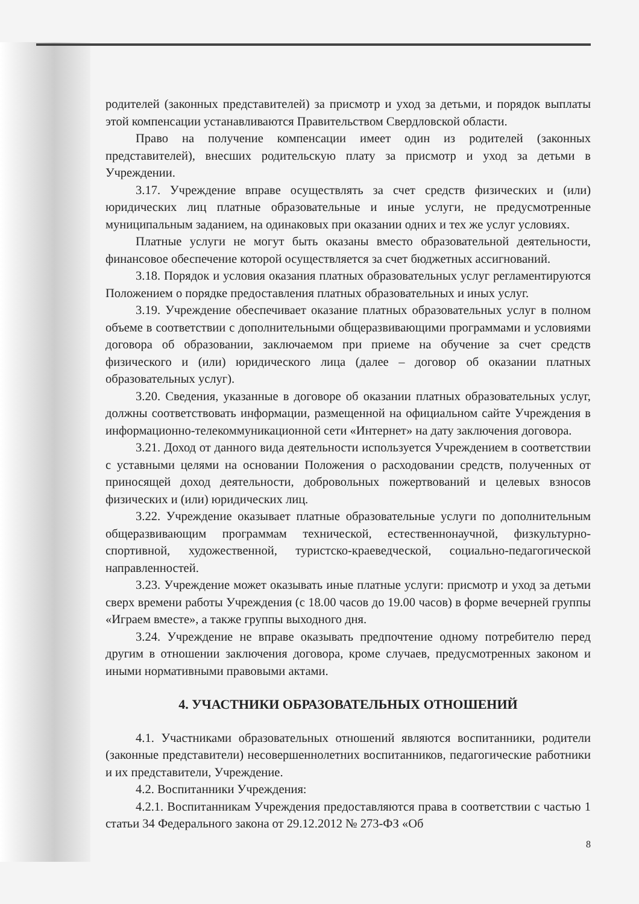родителей (законных представителей) за присмотр и уход за детьми, и порядок выплаты этой компенсации устанавливаются Правительством Свердловской области.
Право на получение компенсации имеет один из родителей (законных представителей), внесших родительскую плату за присмотр и уход за детьми в Учреждении.
3.17. Учреждение вправе осуществлять за счет средств физических и (или) юридических лиц платные образовательные и иные услуги, не предусмотренные муниципальным заданием, на одинаковых при оказании одних и тех же услуг условиях.
Платные услуги не могут быть оказаны вместо образовательной деятельности, финансовое обеспечение которой осуществляется за счет бюджетных ассигнований.
3.18. Порядок и условия оказания платных образовательных услуг регламентируются Положением о порядке предоставления платных образовательных и иных услуг.
3.19. Учреждение обеспечивает оказание платных образовательных услуг в полном объеме в соответствии с дополнительными общеразвивающими программами и условиями договора об образовании, заключаемом при приеме на обучение за счет средств физического и (или) юридического лица (далее – договор об оказании платных образовательных услуг).
3.20. Сведения, указанные в договоре об оказании платных образовательных услуг, должны соответствовать информации, размещенной на официальном сайте Учреждения в информационно-телекоммуникационной сети «Интернет» на дату заключения договора.
3.21. Доход от данного вида деятельности используется Учреждением в соответствии с уставными целями на основании Положения о расходовании средств, полученных от приносящей доход деятельности, добровольных пожертвований и целевых взносов физических и (или) юридических лиц.
3.22. Учреждение оказывает платные образовательные услуги по дополнительным общеразвивающим программам технической, естественнонаучной, физкультурно-спортивной, художественной, туристско-краеведческой, социально-педагогической направленностей.
3.23. Учреждение может оказывать иные платные услуги: присмотр и уход за детьми сверх времени работы Учреждения (с 18.00 часов до 19.00 часов) в форме вечерней группы «Играем вместе», а также группы выходного дня.
3.24. Учреждение не вправе оказывать предпочтение одному потребителю перед другим в отношении заключения договора, кроме случаев, предусмотренных законом и иными нормативными правовыми актами.
4. УЧАСТНИКИ ОБРАЗОВАТЕЛЬНЫХ ОТНОШЕНИЙ
4.1. Участниками образовательных отношений являются воспитанники, родители (законные представители) несовершеннолетних воспитанников, педагогические работники и их представители, Учреждение.
4.2. Воспитанники Учреждения:
4.2.1. Воспитанникам Учреждения предоставляются права в соответствии с частью 1 статьи 34 Федерального закона от 29.12.2012 № 273-ФЗ «Об
8